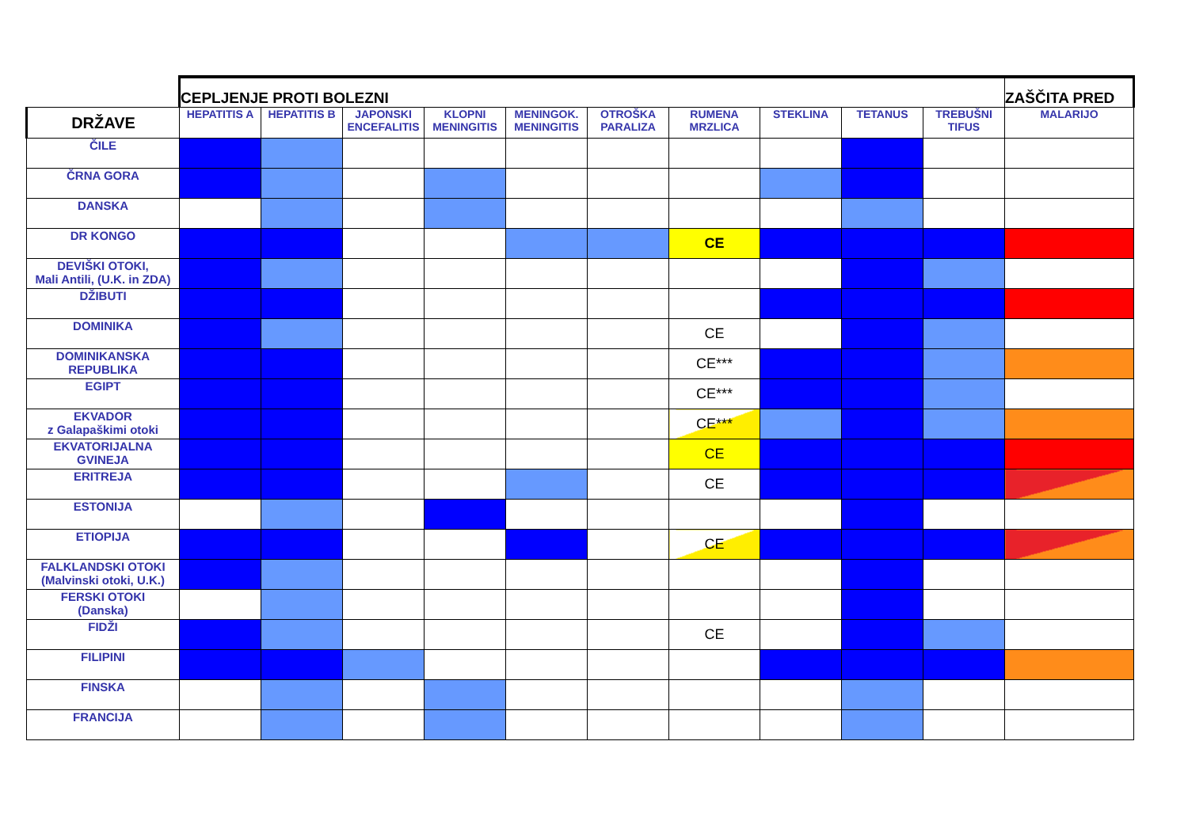| | CEPLJENJE PROTI BOLEZNI | | | | | | | | | | ZAŠČITA PRED |
| DRŽAVE | HEPATITIS A | HEPATITIS B | JAPONSKI ENCEFALITIS | KLOPNI MENINGITIS | MENINGOK. MENINGITIS | OTROŠKA PARALIZA | RUMENA MRZLICA | STEKLINA | TETANUS | TREBUŠNI TIFUS | MALARIJO |
| ČILE | | | | | | | | | | | |
| ČRNA GORA | | | | | | | | | | | |
| DANSKA | | | | | | | | | | | |
| DR KONGO | | | | | | | CE | | | | |
| DEVIŠKI OTOKI, Mali Antili, (U.K. in ZDA) | | | | | | | | | | | |
| DŽIBUTI | | | | | | | | | | | |
| DOMINIKA | | | | | | | CE | | | | |
| DOMINIKANSKA REPUBLIKA | | | | | | | CE*** | | | | |
| EGIPT | | | | | | | CE*** | | | | |
| EKVADOR z Galapaškimi otoki | | | | | | | CE*** | | | | |
| EKVATORIJALNA GVINEJA | | | | | | | CE | | | | |
| ERITREJA | | | | | | | CE | | | | |
| ESTONIJA | | | | | | | | | | | |
| ETIOPIJA | | | | | | | CE | | | | |
| FALKLANDSKI OTOKI (Malvinski otoki, U.K.) | | | | | | | | | | | |
| FERSKI OTOKI (Danska) | | | | | | | | | | | |
| FIDŽI | | | | | | | CE | | | | |
| FILIPINI | | | | | | | | | | | |
| FINSKA | | | | | | | | | | | |
| FRANCIJA | | | | | | | | | | | |